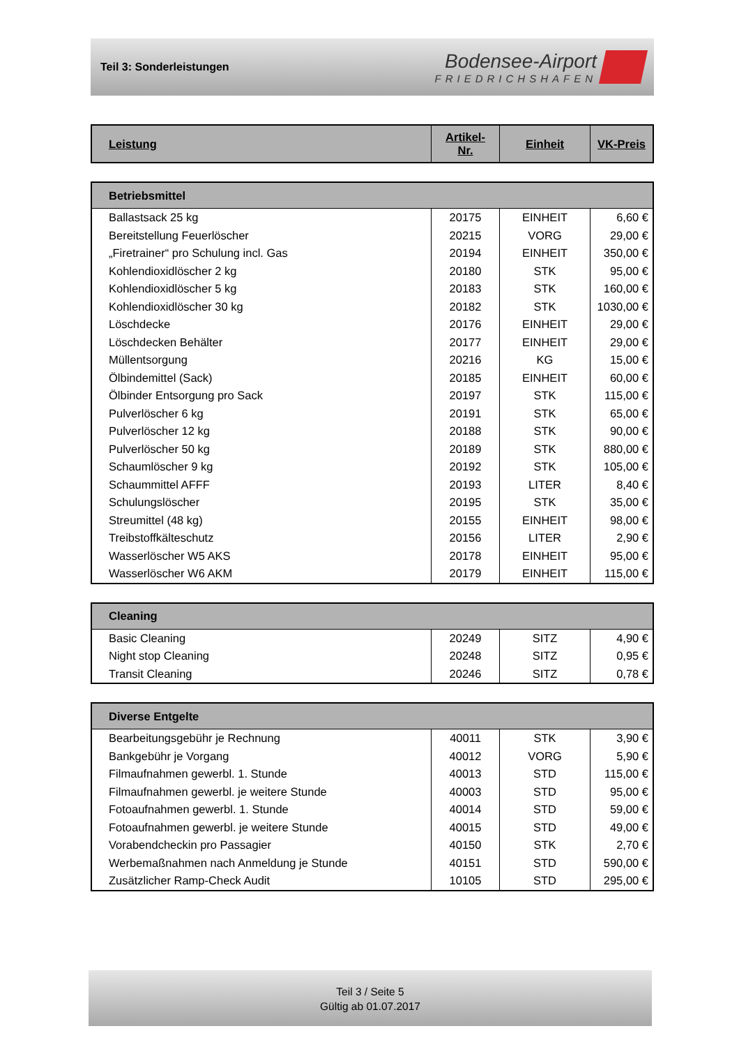Teil 3: Sonderleistungen
Bodensee-Airport
FRIEDRICHSHAFEN
| Leistung | Artikel- Nr. | Einheit | VK-Preis |
| --- | --- | --- | --- |
| Betriebsmittel | | | |
| --- | --- | --- | --- |
| Ballastsack 25 kg | 20175 | EINHEIT | 6,60 € |
| Bereitstellung Feuerlöscher | 20215 | VORG | 29,00 € |
| „Firetrainer“ pro Schulung incl. Gas | 20194 | EINHEIT | 350,00 € |
| Kohlendioxidlöscher 2 kg | 20180 | STK | 95,00 € |
| Kohlendioxidlöscher 5 kg | 20183 | STK | 160,00 € |
| Kohlendioxidlöscher 30 kg | 20182 | STK | 1030,00 € |
| Löschdecke | 20176 | EINHEIT | 29,00 € |
| Löschdecken Behälter | 20177 | EINHEIT | 29,00 € |
| Müllentsorgung | 20216 | KG | 15,00 € |
| Ölbindemittel (Sack) | 20185 | EINHEIT | 60,00 € |
| Ölbinder Entsorgung pro Sack | 20197 | STK | 115,00 € |
| Pulverlöscher 6 kg | 20191 | STK | 65,00 € |
| Pulverlöscher 12 kg | 20188 | STK | 90,00 € |
| Pulverlöscher 50 kg | 20189 | STK | 880,00 € |
| Schaumlöscher 9 kg | 20192 | STK | 105,00 € |
| Schaummittel AFFF | 20193 | LITER | 8,40 € |
| Schulungslöscher | 20195 | STK | 35,00 € |
| Streumittel (48 kg) | 20155 | EINHEIT | 98,00 € |
| Treibstoffkälteschutz | 20156 | LITER | 2,90 € |
| Wasserlöscher W5 AKS | 20178 | EINHEIT | 95,00 € |
| Wasserlöscher W6 AKM | 20179 | EINHEIT | 115,00 € |
| Cleaning | | | |
| --- | --- | --- | --- |
| Basic Cleaning | 20249 | SITZ | 4,90 € |
| Night stop Cleaning | 20248 | SITZ | 0,95 € |
| Transit Cleaning | 20246 | SITZ | 0,78 € |
| Diverse Entgelte | | | |
| --- | --- | --- | --- |
| Bearbeitungsgebühr je Rechnung | 40011 | STK | 3,90 € |
| Bankgebühr je Vorgang | 40012 | VORG | 5,90 € |
| Filmaufnahmen gewerbl. 1. Stunde | 40013 | STD | 115,00 € |
| Filmaufnahmen gewerbl. je weitere Stunde | 40003 | STD | 95,00 € |
| Fotoaufnahmen gewerbl. 1. Stunde | 40014 | STD | 59,00 € |
| Fotoaufnahmen gewerbl. je weitere Stunde | 40015 | STD | 49,00 € |
| Vorabendcheckin pro Passagier | 40150 | STK | 2,70 € |
| Werbemaßnahmen nach Anmeldung je Stunde | 40151 | STD | 590,00 € |
| Zusätzlicher Ramp-Check Audit | 10105 | STD | 295,00 € |
Teil 3 / Seite 5
Gültig ab 01.07.2017